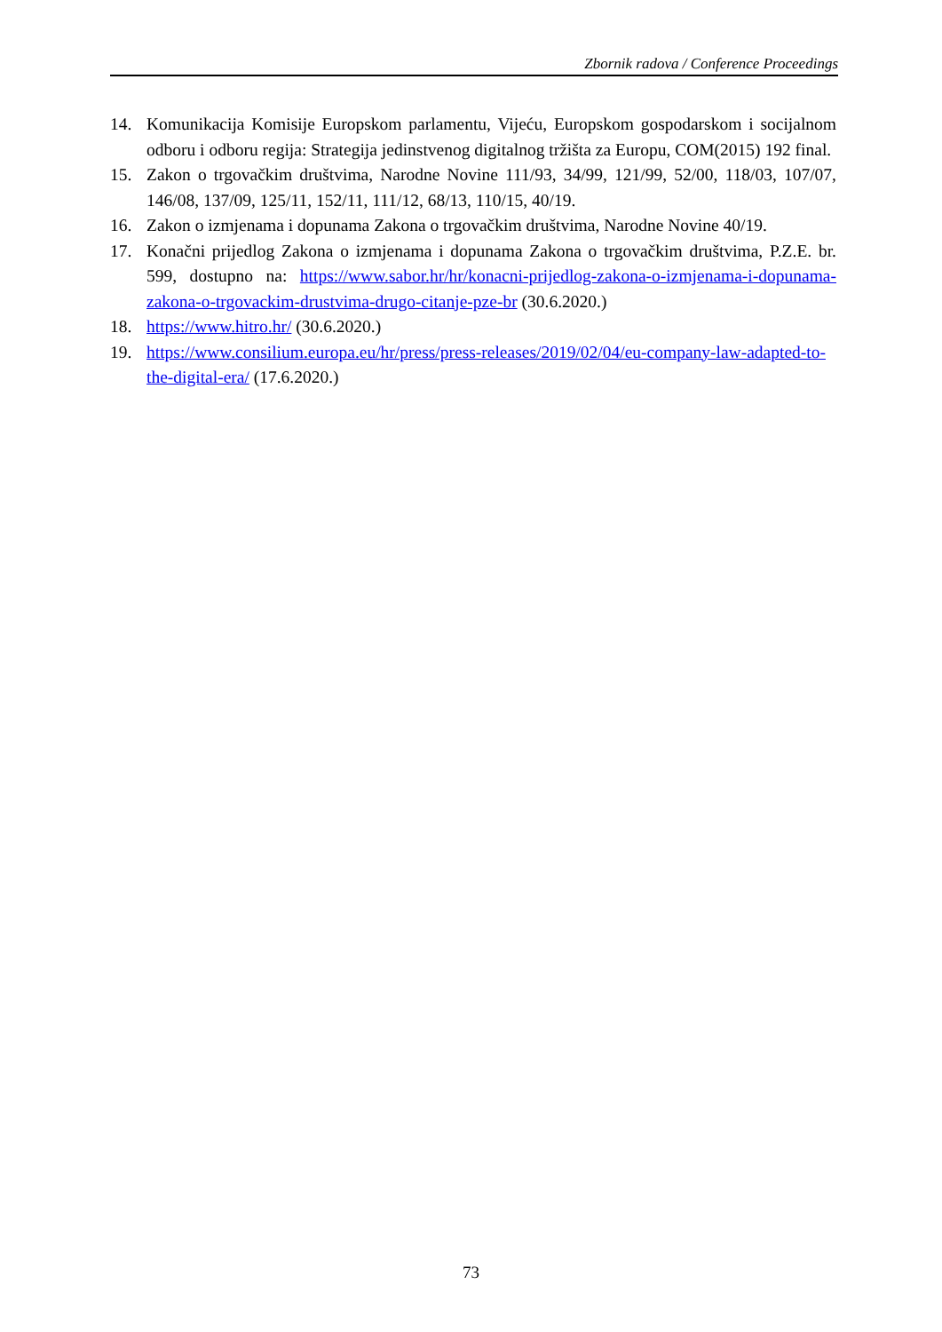Zbornik radova / Conference Proceedings
14. Komunikacija Komisije Europskom parlamentu, Vijeću, Europskom gospodarskom i socijalnom odboru i odboru regija: Strategija jedinstvenog digitalnog tržišta za Europu, COM(2015) 192 final.
15. Zakon o trgovačkim društvima, Narodne Novine 111/93, 34/99, 121/99, 52/00, 118/03, 107/07, 146/08, 137/09, 125/11, 152/11, 111/12, 68/13, 110/15, 40/19.
16. Zakon o izmjenama i dopunama Zakona o trgovačkim društvima, Narodne Novine 40/19.
17. Konačni prijedlog Zakona o izmjenama i dopunama Zakona o trgovačkim društvima, P.Z.E. br. 599, dostupno na: https://www.sabor.hr/hr/konacni-prijedlog-zakona-o-izmjenama-i-dopunama-zakona-o-trgovackim-drustvima-drugo-citanje-pze-br (30.6.2020.)
18. https://www.hitro.hr/ (30.6.2020.)
19. https://www.consilium.europa.eu/hr/press/press-releases/2019/02/04/eu-company-law-adapted-to-the-digital-era/ (17.6.2020.)
73